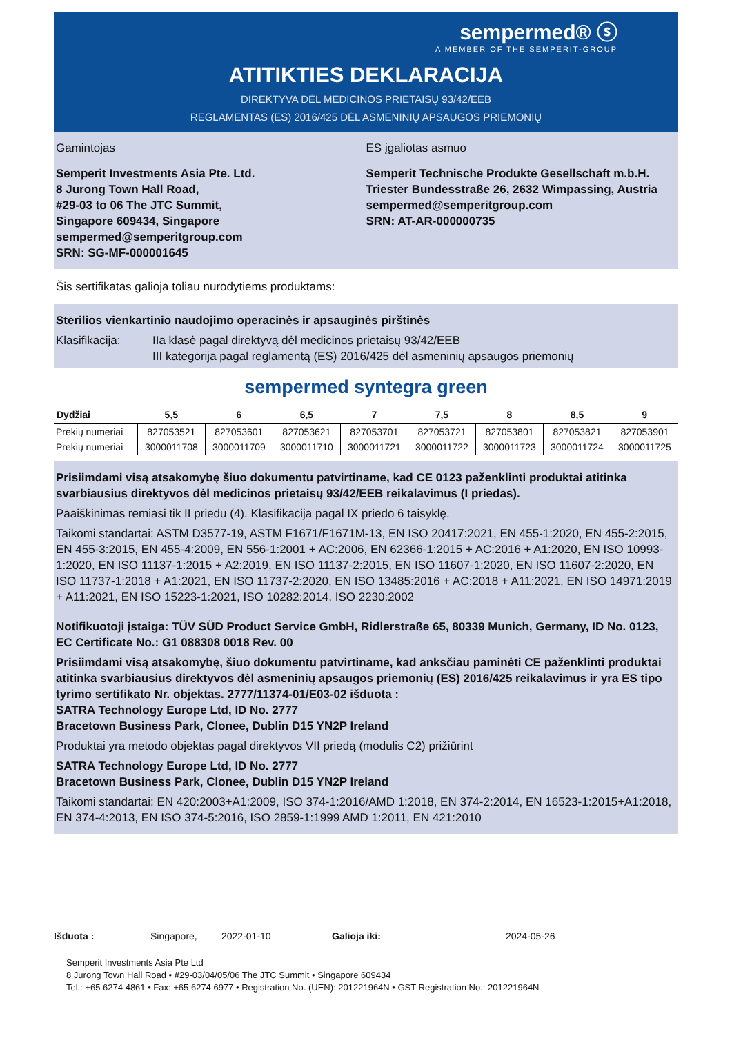sempermed® ⓢ
A MEMBER OF THE SEMPERIT-GROUP
ATITIKTIES DEKLARACIJA
DIREKTYVA DĖL MEDICINOS PRIETAISŲ 93/42/EEB
REGLAMENTAS (ES) 2016/425 DĖL ASMENINIŲ APSAUGOS PRIEMONIŲ
Gamintojas
Semperit Investments Asia Pte. Ltd.
8 Jurong Town Hall Road,
#29-03 to 06 The JTC Summit,
Singapore 609434, Singapore
sempermed@semperitgroup.com
SRN: SG-MF-000001645
ES įgaliotas asmuo
Semperit Technische Produkte Gesellschaft m.b.H.
Triester Bundesstraße 26, 2632 Wimpassing, Austria
sempermed@semperitgroup.com
SRN: AT-AR-000000735
Šis sertifikatas galioja toliau nurodytiems produktams:
Sterilios vienkartinio naudojimo operacinės ir apsauginės pirštinės
Klasifikacija:
IIa klasė pagal direktyvą dėl medicinos prietaisų 93/42/EEB
III kategorija pagal reglamentą (ES) 2016/425 dėl asmeninių apsaugos priemonių
sempermed syntegra green
| Dydžiai | 5,5 | 6 | 6,5 | 7 | 7,5 | 8 | 8,5 | 9 |
| --- | --- | --- | --- | --- | --- | --- | --- | --- |
| Prekių numeriai | 827053521 | 827053601 | 827053621 | 827053701 | 827053721 | 827053801 | 827053821 | 827053901 |
| Prekių numeriai | 3000011708 | 3000011709 | 3000011710 | 3000011721 | 3000011722 | 3000011723 | 3000011724 | 3000011725 |
Prisiimdami visą atsakomybę šiuo dokumentu patvirtiname, kad CE 0123 paženklinti produktai atitinka svarbiausius direktyvos dėl medicinos prietaisų 93/42/EEB reikalavimus (I priedas).
Paaiškinimas remiasi tik II priedu (4). Klasifikacija pagal IX priedo 6 taisyklę.
Taikomi standartai: ASTM D3577-19, ASTM F1671/F1671M-13, EN ISO 20417:2021, EN 455-1:2020, EN 455-2:2015, EN 455-3:2015, EN 455-4:2009, EN 556-1:2001 + AC:2006, EN 62366-1:2015 + AC:2016 + A1:2020, EN ISO 10993-1:2020, EN ISO 11137-1:2015 + A2:2019, EN ISO 11137-2:2015, EN ISO 11607-1:2020, EN ISO 11607-2:2020, EN ISO 11737-1:2018 + A1:2021, EN ISO 11737-2:2020, EN ISO 13485:2016 + AC:2018 + A11:2021, EN ISO 14971:2019 + A11:2021, EN ISO 15223-1:2021, ISO 10282:2014, ISO 2230:2002
Notifikuotoji įstaiga: TÜV SÜD Product Service GmbH, Ridlerstraße 65, 80339 Munich, Germany, ID No. 0123, EC Certificate No.: G1 088308 0018 Rev. 00
Prisiimdami visą atsakomybę, šiuo dokumentu patvirtiname, kad anksčiau paminėti CE paženklinti produktai atitinka svarbiausius direktyvos dėl asmeninių apsaugos priemonių (ES) 2016/425 reikalavimus ir yra ES tipo tyrimo sertifikato Nr. objektas. 2777/11374-01/E03-02 išduota :
SATRA Technology Europe Ltd, ID No. 2777
Bracetown Business Park, Clonee, Dublin D15 YN2P Ireland
Produktai yra metodo objektas pagal direktyvos VII priedą (modulis C2) prižiūrint
SATRA Technology Europe Ltd, ID No. 2777
Bracetown Business Park, Clonee, Dublin D15 YN2P Ireland
Taikomi standartai: EN 420:2003+A1:2009, ISO 374-1:2016/AMD 1:2018, EN 374-2:2014, EN 16523-1:2015+A1:2018, EN 374-4:2013, EN ISO 374-5:2016, ISO 2859-1:1999 AMD 1:2011, EN 421:2010
Išduota : Singapore, 2022-01-10 Galioja iki: 2024-05-26
Semperit Investments Asia Pte Ltd
8 Jurong Town Hall Road • #29-03/04/05/06 The JTC Summit • Singapore 609434
Tel.: +65 6274 4861 • Fax: +65 6274 6977 • Registration No. (UEN): 201221964N • GST Registration No.: 201221964N